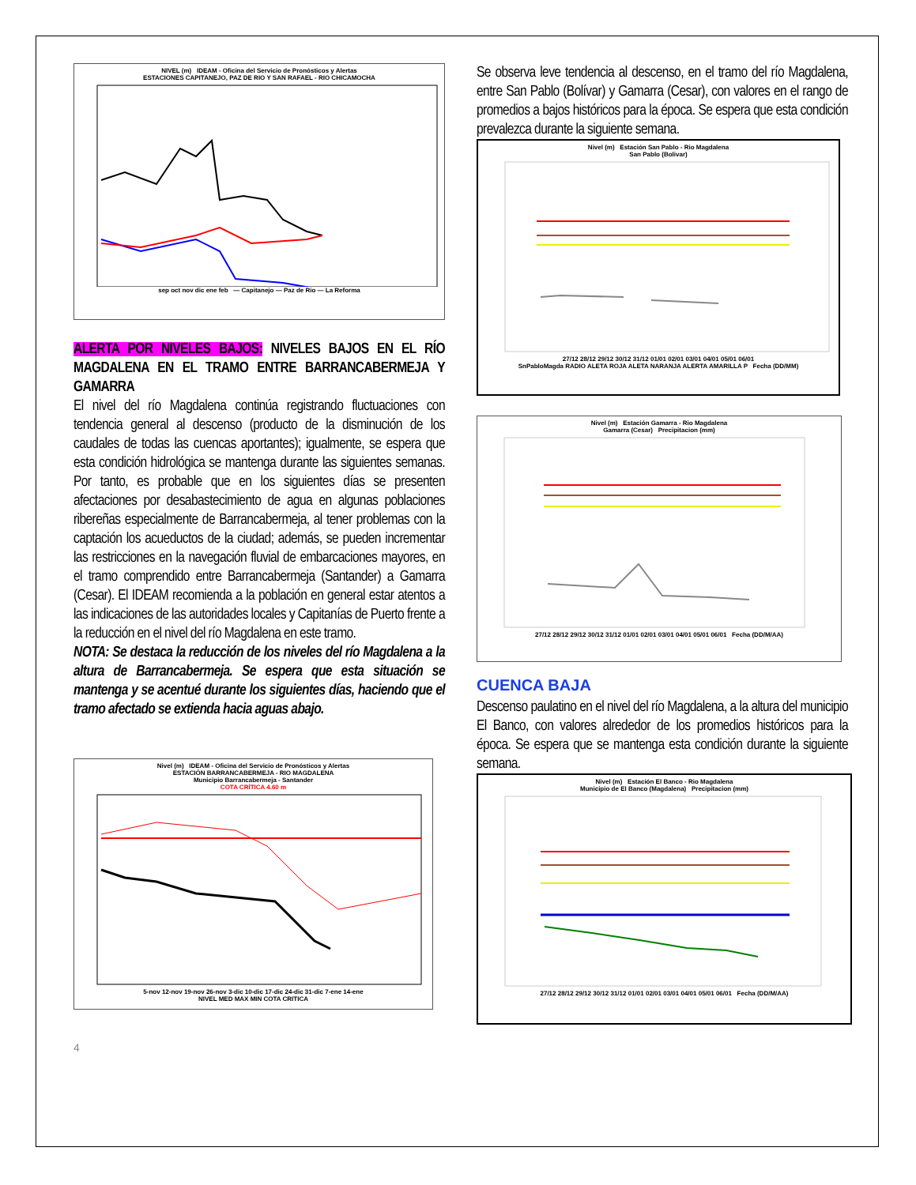NIVEL (m) IDEAM - Oficina del Servicio de Pronósticos y Alertas
ESTACIONES CAPITANEJO, PAZ DE RIO Y SAN RAFAEL - RIO CHICAMOCHA
sep oct nov dic ene feb — Capitanejo — Paz de Rio — La Reforma
ALERTA POR NIVELES BAJOS: NIVELES BAJOS EN EL RÍO MAGDALENA EN EL TRAMO ENTRE BARRANCABERMEJA Y GAMARRA
El nivel del río Magdalena continúa registrando fluctuaciones con tendencia general al descenso (producto de la disminución de los caudales de todas las cuencas aportantes); igualmente, se espera que esta condición hidrológica se mantenga durante las siguientes semanas. Por tanto, es probable que en los siguientes días se presenten afectaciones por desabastecimiento de agua en algunas poblaciones ribereñas especialmente de Barrancabermeja, al tener problemas con la captación los acueductos de la ciudad; además, se pueden incrementar las restricciones en la navegación fluvial de embarcaciones mayores, en el tramo comprendido entre Barrancabermeja (Santander) a Gamarra (Cesar). El IDEAM recomienda a la población en general estar atentos a las indicaciones de las autoridades locales y Capitanías de Puerto frente a la reducción en el nivel del río Magdalena en este tramo.
NOTA: Se destaca la reducción de los niveles del río Magdalena a la altura de Barrancabermeja. Se espera que esta situación se mantenga y se acentué durante los siguientes días, haciendo que el tramo afectado se extienda hacia aguas abajo.
Nivel (m) IDEAM - Oficina del Servicio de Pronósticos y Alertas
ESTACIÓN BARRANCABERMEJA - RIO MAGDALENA
Municipio Barrancabermeja - Santander
COTA CRÍTICA 4.60 m
5-nov 12-nov 19-nov 26-nov 3-dic 10-dic 17-dic 24-dic 31-dic 7-ene 14-ene
NIVEL MED MAX MIN COTA CRITICA
4
Se observa leve tendencia al descenso, en el tramo del río Magdalena, entre San Pablo (Bolívar) y Gamarra (Cesar), con valores en el rango de promedios a bajos históricos para la época. Se espera que esta condición prevalezca durante la siguiente semana.
Nivel (m) Estación San Pablo - Rio Magdalena
San Pablo (Bolivar)
27/12 28/12 29/12 30/12 31/12 01/01 02/01 03/01 04/01 05/01 06/01
SnPabloMagda RADIO ALETA ROJA ALETA NARANJA ALERTA AMARILLA P Fecha (DD/MM)
Nivel (m) Estación Gamarra - Rio Magdalena
Gamarra (Cesar) Precipitacion (mm)
27/12 28/12 29/12 30/12 31/12 01/01 02/01 03/01 04/01 05/01 06/01 Fecha (DD/M/AA)
CUENCA BAJA
Descenso paulatino en el nivel del río Magdalena, a la altura del municipio El Banco, con valores alrededor de los promedios históricos para la época. Se espera que se mantenga esta condición durante la siguiente semana.
Nivel (m) Estación El Banco - Rio Magdalena
Municipio de El Banco (Magdalena) Precipitacion (mm)
27/12 28/12 29/12 30/12 31/12 01/01 02/01 03/01 04/01 05/01 06/01 Fecha (DD/M/AA)